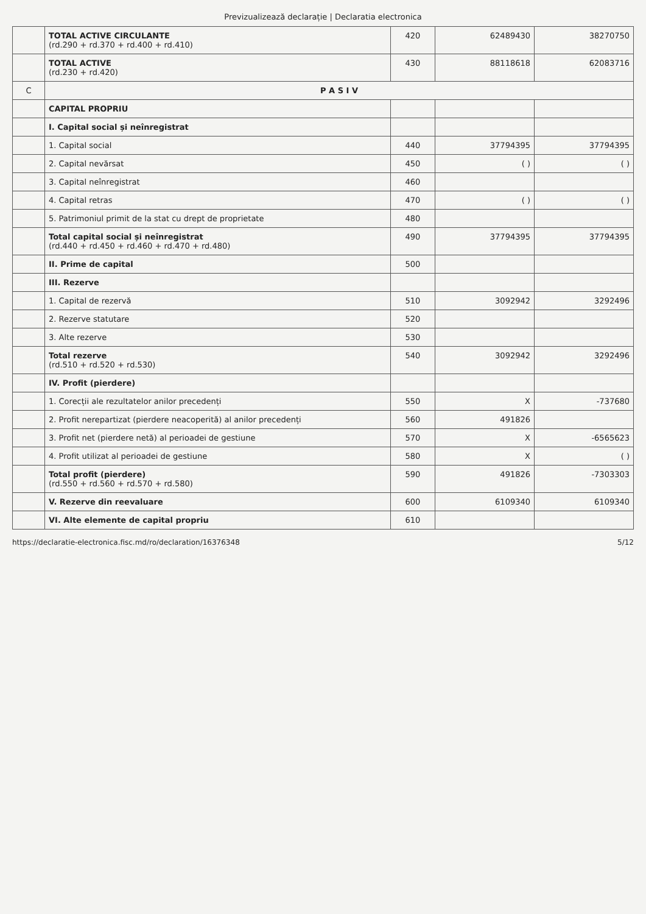Previzualizează declarație | Declaratia electronica
| | TOTAL ACTIVE CIRCULANTE (rd.290 + rd.370 + rd.400 + rd.410) | 420 | 62489430 | 38270750 |
| | TOTAL ACTIVE (rd.230 + rd.420) | 430 | 88118618 | 62083716 |
| C | P A S I V | | | |
| | CAPITAL PROPRIU | | | |
| | I. Capital social și neînregistrat | | | |
| | 1. Capital social | 440 | 37794395 | 37794395 |
| | 2. Capital nevărsat | 450 | ( ) | ( ) |
| | 3. Capital neînregistrat | 460 | | |
| | 4. Capital retras | 470 | ( ) | ( ) |
| | 5. Patrimoniul primit de la stat cu drept de proprietate | 480 | | |
| | Total capital social și neînregistrat (rd.440 + rd.450 + rd.460 + rd.470 + rd.480) | 490 | 37794395 | 37794395 |
| | II. Prime de capital | 500 | | |
| | III. Rezerve | | | |
| | 1. Capital de rezervă | 510 | 3092942 | 3292496 |
| | 2. Rezerve statutare | 520 | | |
| | 3. Alte rezerve | 530 | | |
| | Total rezerve (rd.510 + rd.520 + rd.530) | 540 | 3092942 | 3292496 |
| | IV. Profit (pierdere) | | | |
| | 1. Corecții ale rezultatelor anilor precedenți | 550 | X | -737680 |
| | 2. Profit nerepartizat (pierdere neacoperită) al anilor precedenți | 560 | 491826 | |
| | 3. Profit net (pierdere netă) al perioadei de gestiune | 570 | X | -6565623 |
| | 4. Profit utilizat al perioadei de gestiune | 580 | X | ( ) |
| | Total profit (pierdere) (rd.550 + rd.560 + rd.570 + rd.580) | 590 | 491826 | -7303303 |
| | V. Rezerve din reevaluare | 600 | 6109340 | 6109340 |
| | VI. Alte elemente de capital propriu | 610 | | |
https://declaratie-electronica.fisc.md/ro/declaration/16376348 5/12